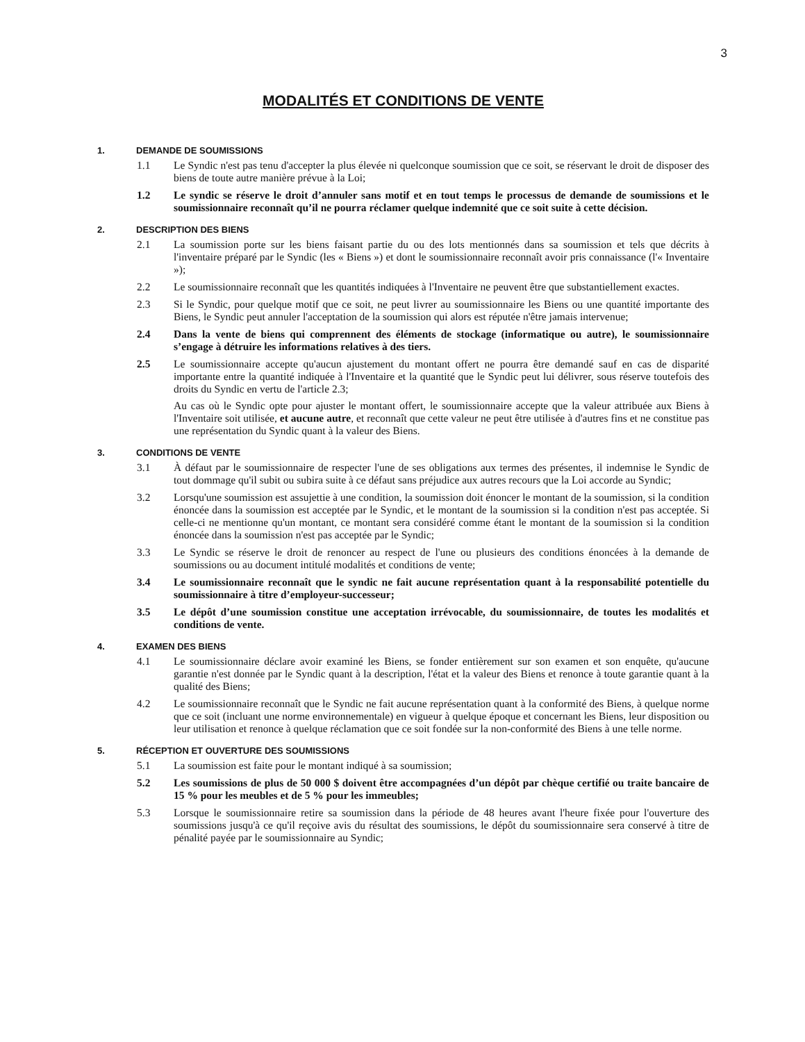3
MODALITÉS ET CONDITIONS DE VENTE
1. DEMANDE DE SOUMISSIONS
1.1 Le Syndic n'est pas tenu d'accepter la plus élevée ni quelconque soumission que ce soit, se réservant le droit de disposer des biens de toute autre manière prévue à la Loi;
1.2 Le syndic se réserve le droit d’annuler sans motif et en tout temps le processus de demande de soumissions et le soumissionnaire reconnaît qu’il ne pourra réclamer quelque indemnité que ce soit suite à cette décision.
2. DESCRIPTION DES BIENS
2.1 La soumission porte sur les biens faisant partie du ou des lots mentionnés dans sa soumission et tels que décrits à l'inventaire préparé par le Syndic (les « Biens ») et dont le soumissionnaire reconnaît avoir pris connaissance (l'« Inventaire »);
2.2 Le soumissionnaire reconnaît que les quantités indiquées à l'Inventaire ne peuvent être que substantiellement exactes.
2.3 Si le Syndic, pour quelque motif que ce soit, ne peut livrer au soumissionnaire les Biens ou une quantité importante des Biens, le Syndic peut annuler l'acceptation de la soumission qui alors est réputée n'être jamais intervenue;
2.4 Dans la vente de biens qui comprennent des éléments de stockage (informatique ou autre), le soumissionnaire s’engage à détruire les informations relatives à des tiers.
2.5 Le soumissionnaire accepte qu'aucun ajustement du montant offert ne pourra être demandé sauf en cas de disparité importante entre la quantité indiquée à l'Inventaire et la quantité que le Syndic peut lui délivrer, sous réserve toutefois des droits du Syndic en vertu de l'article 2.3;
Au cas où le Syndic opte pour ajuster le montant offert, le soumissionnaire accepte que la valeur attribuée aux Biens à l'Inventaire soit utilisée, et aucune autre, et reconnaît que cette valeur ne peut être utilisée à d'autres fins et ne constitue pas une représentation du Syndic quant à la valeur des Biens.
3. CONDITIONS DE VENTE
3.1 À défaut par le soumissionnaire de respecter l'une de ses obligations aux termes des présentes, il indemnise le Syndic de tout dommage qu'il subit ou subira suite à ce défaut sans préjudice aux autres recours que la Loi accorde au Syndic;
3.2 Lorsqu'une soumission est assujettie à une condition, la soumission doit énoncer le montant de la soumission, si la condition énoncée dans la soumission est acceptée par le Syndic, et le montant de la soumission si la condition n'est pas acceptée. Si celle-ci ne mentionne qu'un montant, ce montant sera considéré comme étant le montant de la soumission si la condition énoncée dans la soumission n'est pas acceptée par le Syndic;
3.3 Le Syndic se réserve le droit de renoncer au respect de l'une ou plusieurs des conditions énoncées à la demande de soumissions ou au document intitulé modalités et conditions de vente;
3.4 Le soumissionnaire reconnaît que le syndic ne fait aucune représentation quant à la responsabilité potentielle du soumissionnaire à titre d’employeur-successeur;
3.5 Le dépôt d’une soumission constitue une acceptation irrévocable, du soumissionnaire, de toutes les modalités et conditions de vente.
4. EXAMEN DES BIENS
4.1 Le soumissionnaire déclare avoir examiné les Biens, se fonder entièrement sur son examen et son enquête, qu'aucune garantie n'est donnée par le Syndic quant à la description, l'état et la valeur des Biens et renonce à toute garantie quant à la qualité des Biens;
4.2 Le soumissionnaire reconnaît que le Syndic ne fait aucune représentation quant à la conformité des Biens, à quelque norme que ce soit (incluant une norme environnementale) en vigueur à quelque époque et concernant les Biens, leur disposition ou leur utilisation et renonce à quelque réclamation que ce soit fondée sur la non-conformité des Biens à une telle norme.
5. RÉCEPTION ET OUVERTURE DES SOUMISSIONS
5.1 La soumission est faite pour le montant indiqué à sa soumission;
5.2 Les soumissions de plus de 50 000 $ doivent être accompagnées d’un dépôt par chèque certifié ou traite bancaire de 15 % pour les meubles et de 5 % pour les immeubles;
5.3 Lorsque le soumissionnaire retire sa soumission dans la période de 48 heures avant l'heure fixée pour l'ouverture des soumissions jusqu'à ce qu'il reçoive avis du résultat des soumissions, le dépôt du soumissionnaire sera conservé à titre de pénalité payée par le soumissionnaire au Syndic;